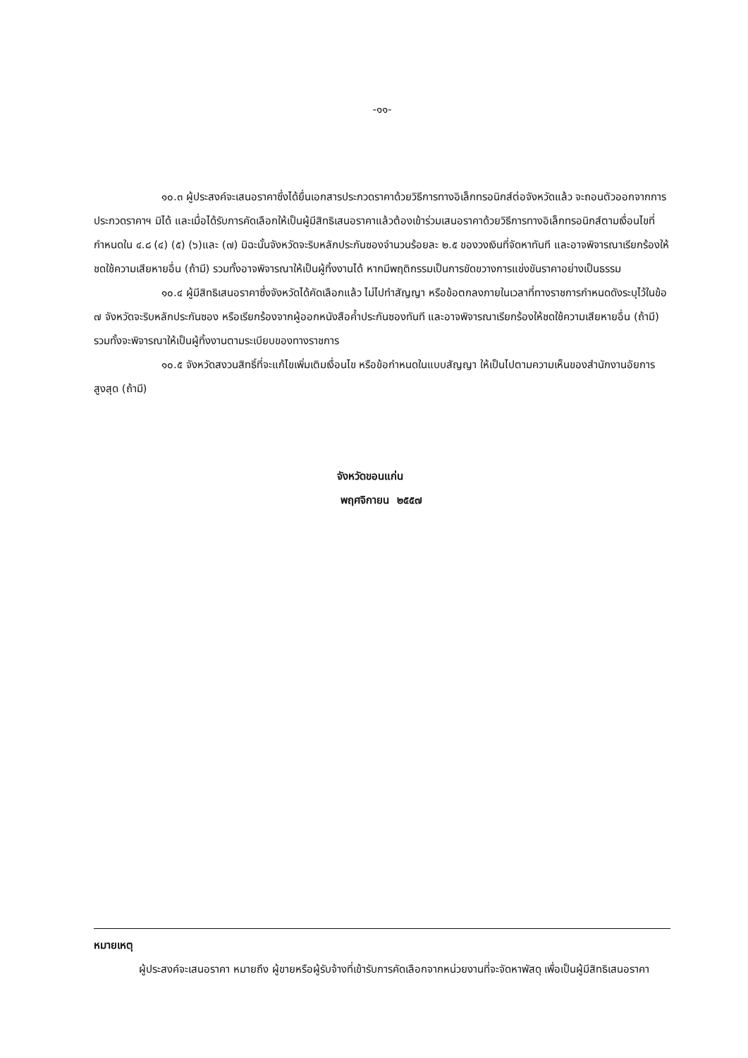-๑๑-
๑๐.๓ ผู้ประสงค์จะเสนอราคาซึ่งได้ยื่นเอกสารประกวดราคาด้วยวิธีการทางอิเล็กทรอนิกส์ต่อจังหวัดแล้ว จะถอนตัวออกจากการประกวดราคาฯ มิได้ และเมื่อได้รับการคัดเลือกให้เป็นผู้มีสิทธิเสนอราคาแล้วต้องเข้าร่วมเสนอราคาด้วยวิธีการทางอิเล็กทรอนิกส์ตามเงื่อนไขที่กำหนดใน ๔.๘ (๔) (๕) (๖)และ (๗) มิฉะนั้นจังหวัดจะริบหลักประกันซองจำนวนร้อยละ ๒.๕ ของวงเงินที่จัดหาทันที และอาจพิจารณาเรียกร้องให้ชดใช้ความเสียหายอื่น (ถ้ามี) รวมทั้งอาจพิจารณาให้เป็นผู้ทิ้งงานได้ หากมีพฤติกรรมเป็นการขัดขวางการแข่งขันราคาอย่างเป็นธรรม
๑๐.๔ ผู้มีสิทธิเสนอราคาซึ่งจังหวัดได้คัดเลือกแล้ว ไม่ไปทำสัญญา หรือข้อตกลงภายในเวลาที่ทางราชการกำหนดดังระบุไว้ในข้อ ๗ จังหวัดจะริบหลักประกันซอง หรือเรียกร้องจากผู้ออกหนังสือค้ำประกันซองทันที และอาจพิจารณาเรียกร้องให้ชดใช้ความเสียหายอื่น (ถ้ามี) รวมทั้งจะพิจารณาให้เป็นผู้ทิ้งงานตามระเบียบของทางราชการ
๑๐.๕ จังหวัดสงวนสิทธิ์ที่จะแก้ไขเพิ่มเติมเงื่อนไข หรือข้อกำหนดในแบบสัญญา ให้เป็นไปตามความเห็นของสำนักงานอัยการสูงสุด (ถ้ามี)
จังหวัดขอนแก่น
พฤศจิกายน ๒๕๕๗
หมายเหตุ
ผู้ประสงค์จะเสนอราคา หมายถึง ผู้ขายหรือผู้รับจ้างที่เข้ารับการคัดเลือกจากหน่วยงานที่จะจัดหาพัสดุ เพื่อเป็นผู้มีสิทธิเสนอราคา